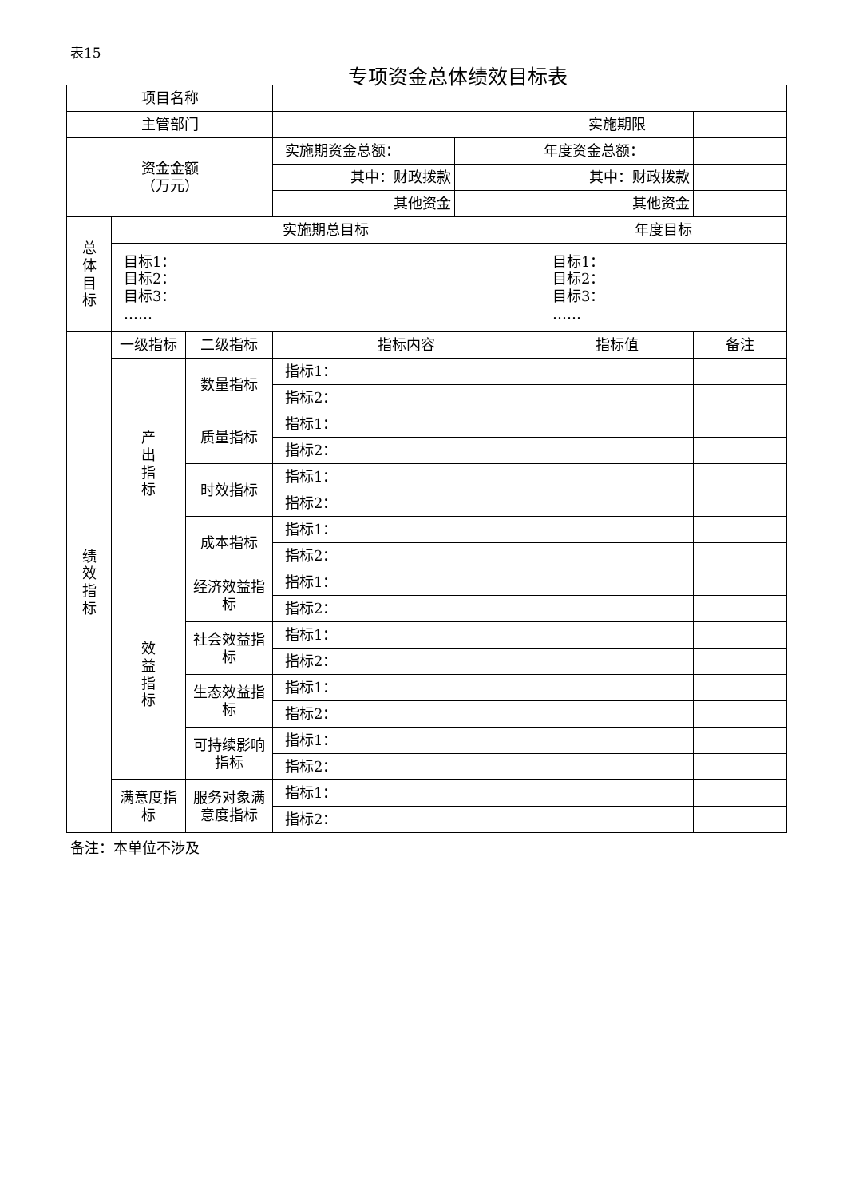表15
专项资金总体绩效目标表
| 项目名称 | | | | | | |
| 主管部门 | | | | | 实施期限 | |
| 资金金额 （万元） | | | 实施期资金总额： | | 年度资金总额： | |
| | | | 其中：财政拨款 | | 其中：财政拨款 | |
| | | | 其他资金 | | 其他资金 | |
| 总 体 目 标 | 实施期总目标 | | | | 年度目标 | |
| | 目标1： 目标2： 目标3： …… | | | | 目标1： 目标2： 目标3： …… | |
| 绩 效 指 标 | 一级指标 | 二级指标 | 指标内容 | | 指标值 | 备注 |
| | 产 出 指 标 | 数量指标 | 指标1： | | | |
| | | | 指标2： | | | |
| | | 质量指标 | 指标1： | | | |
| | | | 指标2： | | | |
| | | 时效指标 | 指标1： | | | |
| | | | 指标2： | | | |
| | | 成本指标 | 指标1： | | | |
| | | | 指标2： | | | |
| | 效 益 指 标 | 经济效益指标 | 指标1： | | | |
| | | | 指标2： | | | |
| | | 社会效益指标 | 指标1： | | | |
| | | | 指标2： | | | |
| | | 生态效益指标 | 指标1： | | | |
| | | | 指标2： | | | |
| | | 可持续影响指标 | 指标1： | | | |
| | | | 指标2： | | | |
| | 满意度指标 | 服务对象满意度指标 | 指标1： | | | |
| | | | 指标2： | | | |
备注：本单位不涉及